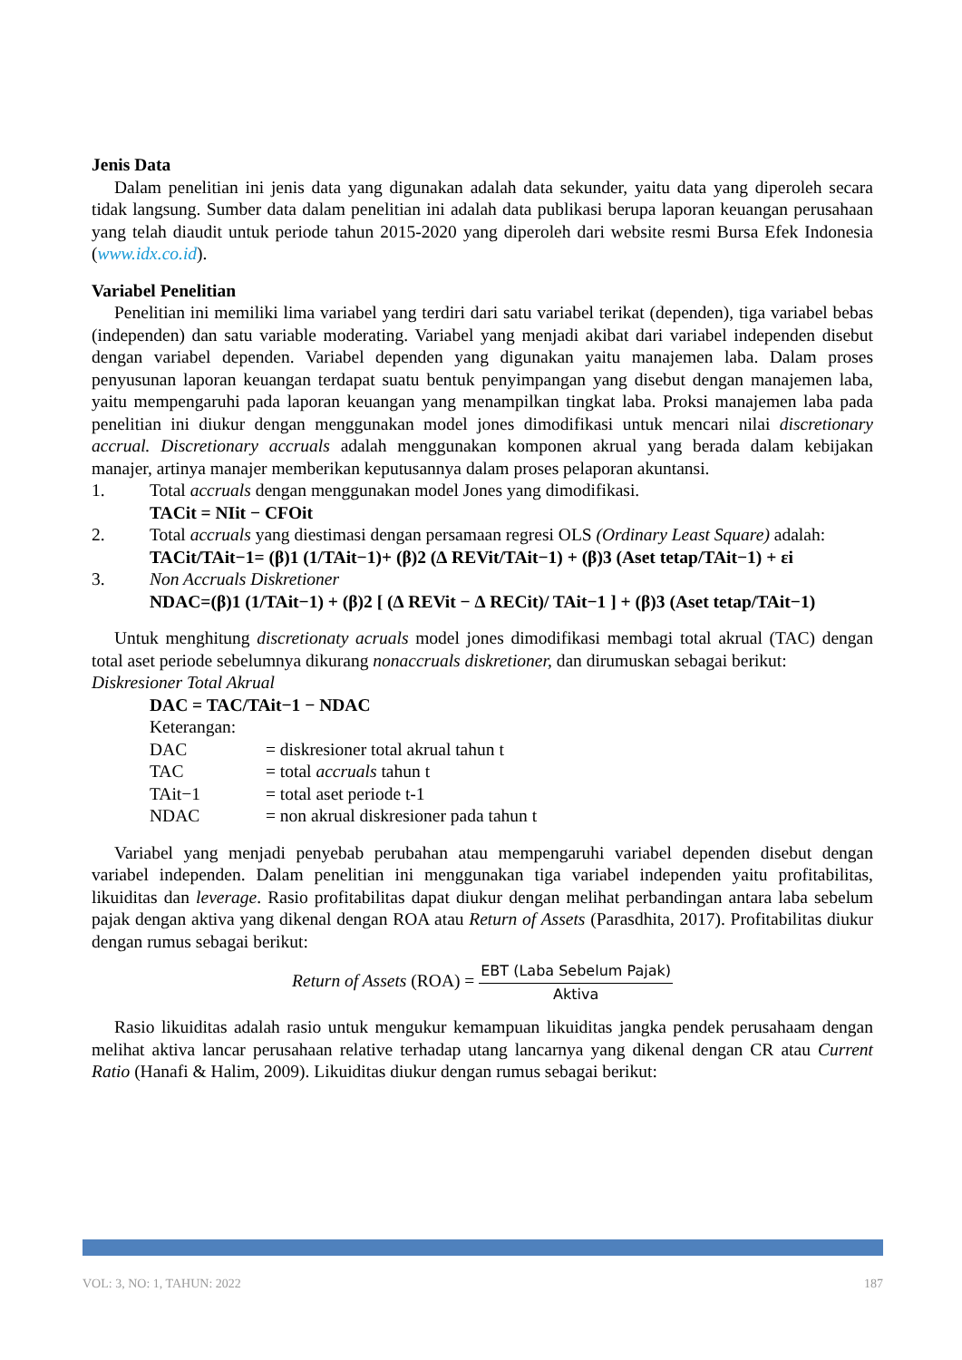Jenis Data
Dalam penelitian ini jenis data yang digunakan adalah data sekunder, yaitu data yang diperoleh secara tidak langsung. Sumber data dalam penelitian ini adalah data publikasi berupa laporan keuangan perusahaan yang telah diaudit untuk periode tahun 2015-2020 yang diperoleh dari website resmi Bursa Efek Indonesia (www.idx.co.id).
Variabel Penelitian
Penelitian ini memiliki lima variabel yang terdiri dari satu variabel terikat (dependen), tiga variabel bebas (independen) dan satu variable moderating. Variabel yang menjadi akibat dari variabel independen disebut dengan variabel dependen. Variabel dependen yang digunakan yaitu manajemen laba. Dalam proses penyusunan laporan keuangan terdapat suatu bentuk penyimpangan yang disebut dengan manajemen laba, yaitu mempengaruhi pada laporan keuangan yang menampilkan tingkat laba. Proksi manajemen laba pada penelitian ini diukur dengan menggunakan model jones dimodifikasi untuk mencari nilai discretionary accrual. Discretionary accruals adalah menggunakan komponen akrual yang berada dalam kebijakan manajer, artinya manajer memberikan keputusannya dalam proses pelaporan akuntansi.
1. Total accruals dengan menggunakan model Jones yang dimodifikasi.
TACit = NIit − CFOit
2. Total accruals yang diestimasi dengan persamaan regresi OLS (Ordinary Least Square) adalah:
TACit/TAit−1= (β)1 (1/TAit−1)+ (β)2 (∆ REVit/TAit−1) + (β)3 (Aset tetap/TAit−1) + εi
3. Non Accruals Diskretioner
NDAC=(β)1 (1/TAit−1) + (β)2 [ (∆ REVit − ∆ RECit)/ TAit−1 ] + (β)3 (Aset tetap/TAit−1)
Untuk menghitung discretionaty acruals model jones dimodifikasi membagi total akrual (TAC) dengan total aset periode sebelumnya dikurang nonaccruals diskretioner, dan dirumuskan sebagai berikut:
Diskresioner Total Akrual
DAC = TAC/TAit−1 − NDAC
Keterangan:
| DAC | = diskresioner total akrual tahun t |
| TAC | = total accruals tahun t |
| TAit−1 | = total aset periode t-1 |
| NDAC | = non akrual diskresioner pada tahun t |
Variabel yang menjadi penyebab perubahan atau mempengaruhi variabel dependen disebut dengan variabel independen. Dalam penelitian ini menggunakan tiga variabel independen yaitu profitabilitas, likuiditas dan leverage. Rasio profitabilitas dapat diukur dengan melihat perbandingan antara laba sebelum pajak dengan aktiva yang dikenal dengan ROA atau Return of Assets (Parasdhita, 2017). Profitabilitas diukur dengan rumus sebagai berikut:
Return of Assets (ROA) = EBT (Laba Sebelum Pajak) Aktiva
Rasio likuiditas adalah rasio untuk mengukur kemampuan likuiditas jangka pendek perusahaam dengan melihat aktiva lancar perusahaan relative terhadap utang lancarnya yang dikenal dengan CR atau Current Ratio (Hanafi & Halim, 2009). Likuiditas diukur dengan rumus sebagai berikut:
VOL: 3, NO: 1, TAHUN: 2022 187